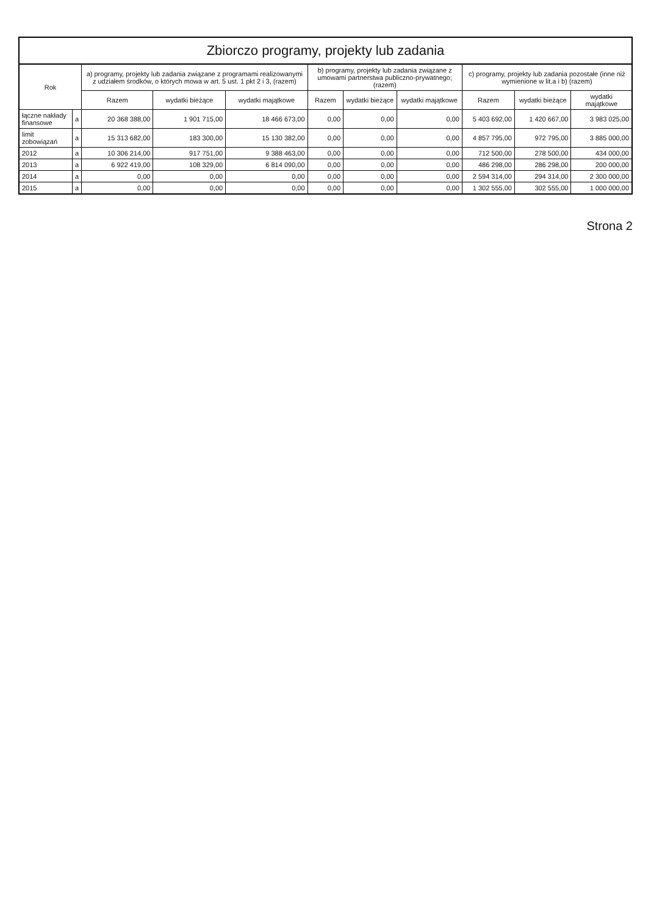Zbiorczo programy, projekty lub zadania
| Rok | | a) programy, projekty lub zadania związane z programami realizowanymi z udziałem środków, o których mowa w art. 5 ust. 1 pkt 2 i 3, (razem) | | | b) programy, projekty lub zadania związane z umowami partnerstwa publiczno-prywatnego; (razem) | | | c) programy, projekty lub zadania pozostałe (inne niż wymienione w lit.a i b) (razem) | | |
| --- | --- | --- | --- | --- | --- | --- | --- | --- | --- | --- |
| | | Razem | wydatki bieżące | wydatki majątkowe | Razem | wydatki bieżące | wydatki majątkowe | Razem | wydatki bieżące | wydatki majątkowe |
| łączne nakłady finansowe | a | 20 368 388,00 | 1 901 715,00 | 18 466 673,00 | 0,00 | 0,00 | 0,00 | 5 403 692,00 | 1 420 667,00 | 3 983 025,00 |
| limit zobowiązań | a | 15 313 682,00 | 183 300,00 | 15 130 382,00 | 0,00 | 0,00 | 0,00 | 4 857 795,00 | 972 795,00 | 3 885 000,00 |
| 2012 | a | 10 306 214,00 | 917 751,00 | 9 388 463,00 | 0,00 | 0,00 | 0,00 | 712 500,00 | 278 500,00 | 434 000,00 |
| 2013 | a | 6 922 419,00 | 108 329,00 | 6 814 090,00 | 0,00 | 0,00 | 0,00 | 486 298,00 | 286 298,00 | 200 000,00 |
| 2014 | a | 0,00 | 0,00 | 0,00 | 0,00 | 0,00 | 0,00 | 2 594 314,00 | 294 314,00 | 2 300 000,00 |
| 2015 | a | 0,00 | 0,00 | 0,00 | 0,00 | 0,00 | 0,00 | 1 302 555,00 | 302 555,00 | 1 000 000,00 |
Strona 2